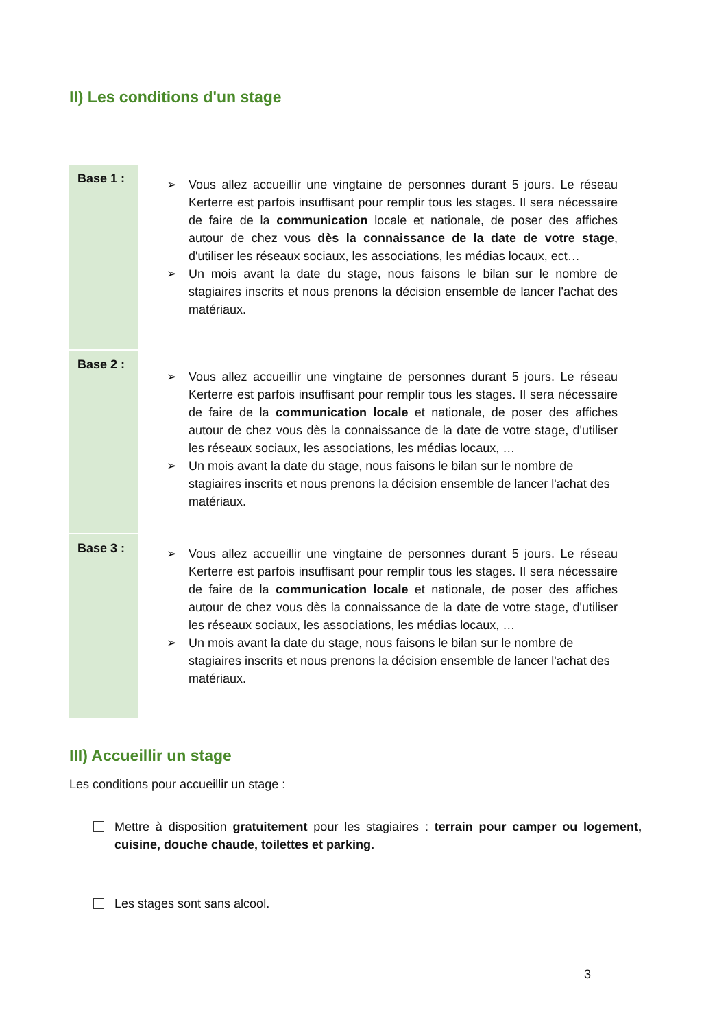II) Les conditions d'un stage
| Base 1 : | ➢ Vous allez accueillir une vingtaine de personnes durant 5 jours. Le réseau Kerterre est parfois insuffisant pour remplir tous les stages. Il sera nécessaire de faire de la communication locale et nationale, de poser des affiches autour de chez vous dès la connaissance de la date de votre stage , d'utiliser les réseaux sociaux, les associations, les médias locaux, ect… ➢ Un mois avant la date du stage, nous faisons le bilan sur le nombre de stagiaires inscrits et nous prenons la décision ensemble de lancer l'achat des matériaux. |
| Base 2 : | ➢ Vous allez accueillir une vingtaine de personnes durant 5 jours. Le réseau Kerterre est parfois insuffisant pour remplir tous les stages. Il sera nécessaire de faire de la communication locale et nationale, de poser des affiches autour de chez vous dès la connaissance de la date de votre stage, d'utiliser les réseaux sociaux, les associations, les médias locaux, … ➢ Un mois avant la date du stage, nous faisons le bilan sur le nombre de stagiaires inscrits et nous prenons la décision ensemble de lancer l'achat des matériaux. |
| Base 3 : | ➢ Vous allez accueillir une vingtaine de personnes durant 5 jours. Le réseau Kerterre est parfois insuffisant pour remplir tous les stages. Il sera nécessaire de faire de la communication locale et nationale, de poser des affiches autour de chez vous dès la connaissance de la date de votre stage, d'utiliser les réseaux sociaux, les associations, les médias locaux, … ➢ Un mois avant la date du stage, nous faisons le bilan sur le nombre de stagiaires inscrits et nous prenons la décision ensemble de lancer l'achat des matériaux. |
III) Accueillir un stage
Les conditions pour accueillir un stage :
Mettre à disposition gratuitement pour les stagiaires : terrain pour camper ou logement, cuisine, douche chaude, toilettes et parking.
Les stages sont sans alcool.
3